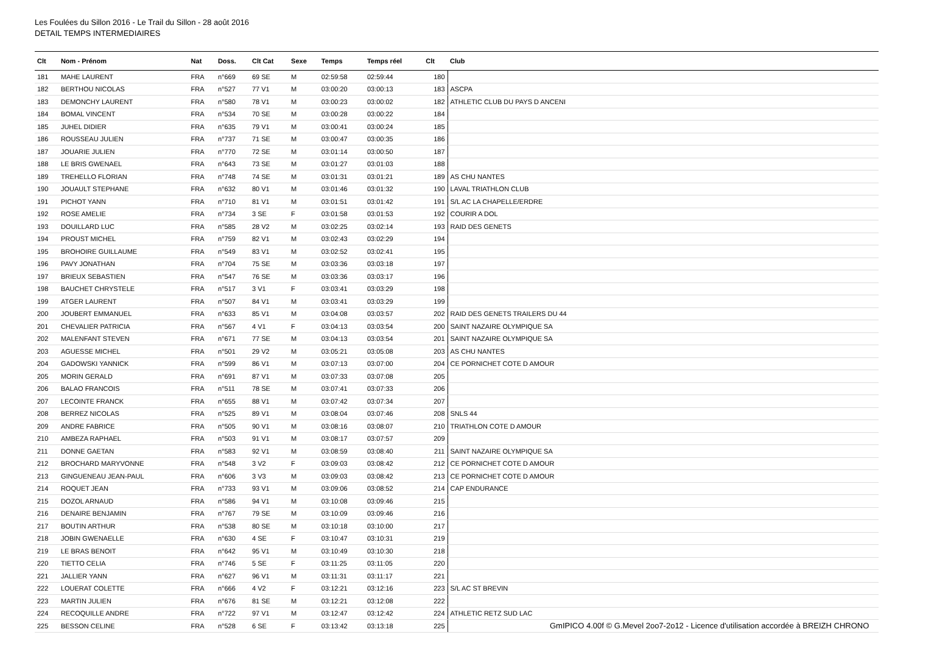Les Foulées du Sillon 2016 - Le Trail du Sillon - 28 août 2016
DETAIL TEMPS INTERMEDIAIRES
| Clt | Nom - Prénom | Nat | Doss. | Clt Cat | Sexe | Temps | Temps réel | Clt | Club |
| --- | --- | --- | --- | --- | --- | --- | --- | --- | --- |
| 181 | MAHE LAURENT | FRA | n°669 | 69 SE | M | 02:59:58 | 02:59:44 | 180 | |
| 182 | BERTHOU NICOLAS | FRA | n°527 | 77 V1 | M | 03:00:20 | 03:00:13 | 183 | ASCPA |
| 183 | DEMONCHY LAURENT | FRA | n°580 | 78 V1 | M | 03:00:23 | 03:00:02 | 182 | ATHLETIC CLUB DU PAYS D ANCENI |
| 184 | BOMAL VINCENT | FRA | n°534 | 70 SE | M | 03:00:28 | 03:00:22 | 184 | |
| 185 | JUHEL DIDIER | FRA | n°635 | 79 V1 | M | 03:00:41 | 03:00:24 | 185 | |
| 186 | ROUSSEAU JULIEN | FRA | n°737 | 71 SE | M | 03:00:47 | 03:00:35 | 186 | |
| 187 | JOUARIE JULIEN | FRA | n°770 | 72 SE | M | 03:01:14 | 03:00:50 | 187 | |
| 188 | LE BRIS GWENAEL | FRA | n°643 | 73 SE | M | 03:01:27 | 03:01:03 | 188 | |
| 189 | TREHELLO FLORIAN | FRA | n°748 | 74 SE | M | 03:01:31 | 03:01:21 | 189 | AS CHU NANTES |
| 190 | JOUAULT STEPHANE | FRA | n°632 | 80 V1 | M | 03:01:46 | 03:01:32 | 190 | LAVAL TRIATHLON CLUB |
| 191 | PICHOT YANN | FRA | n°710 | 81 V1 | M | 03:01:51 | 03:01:42 | 191 | S/L AC LA CHAPELLE/ERDRE |
| 192 | ROSE AMELIE | FRA | n°734 | 3 SE | F | 03:01:58 | 03:01:53 | 192 | COURIR A DOL |
| 193 | DOUILLARD LUC | FRA | n°585 | 28 V2 | M | 03:02:25 | 03:02:14 | 193 | RAID DES GENETS |
| 194 | PROUST MICHEL | FRA | n°759 | 82 V1 | M | 03:02:43 | 03:02:29 | 194 | |
| 195 | BROHOIRE GUILLAUME | FRA | n°549 | 83 V1 | M | 03:02:52 | 03:02:41 | 195 | |
| 196 | PAVY JONATHAN | FRA | n°704 | 75 SE | M | 03:03:36 | 03:03:18 | 197 | |
| 197 | BRIEUX SEBASTIEN | FRA | n°547 | 76 SE | M | 03:03:36 | 03:03:17 | 196 | |
| 198 | BAUCHET CHRYSTELE | FRA | n°517 | 3 V1 | F | 03:03:41 | 03:03:29 | 198 | |
| 199 | ATGER LAURENT | FRA | n°507 | 84 V1 | M | 03:03:41 | 03:03:29 | 199 | |
| 200 | JOUBERT EMMANUEL | FRA | n°633 | 85 V1 | M | 03:04:08 | 03:03:57 | 202 | RAID DES GENETS TRAILERS DU 44 |
| 201 | CHEVALIER PATRICIA | FRA | n°567 | 4 V1 | F | 03:04:13 | 03:03:54 | 200 | SAINT NAZAIRE OLYMPIQUE SA |
| 202 | MALENFANT STEVEN | FRA | n°671 | 77 SE | M | 03:04:13 | 03:03:54 | 201 | SAINT NAZAIRE OLYMPIQUE SA |
| 203 | AGUESSE MICHEL | FRA | n°501 | 29 V2 | M | 03:05:21 | 03:05:08 | 203 | AS CHU NANTES |
| 204 | GADOWSKI YANNICK | FRA | n°599 | 86 V1 | M | 03:07:13 | 03:07:00 | 204 | CE PORNICHET COTE D AMOUR |
| 205 | MORIN GERALD | FRA | n°691 | 87 V1 | M | 03:07:33 | 03:07:08 | 205 | |
| 206 | BALAO FRANCOIS | FRA | n°511 | 78 SE | M | 03:07:41 | 03:07:33 | 206 | |
| 207 | LECOINTE FRANCK | FRA | n°655 | 88 V1 | M | 03:07:42 | 03:07:34 | 207 | |
| 208 | BERREZ NICOLAS | FRA | n°525 | 89 V1 | M | 03:08:04 | 03:07:46 | 208 | SNLS 44 |
| 209 | ANDRE FABRICE | FRA | n°505 | 90 V1 | M | 03:08:16 | 03:08:07 | 210 | TRIATHLON COTE D AMOUR |
| 210 | AMBEZA RAPHAEL | FRA | n°503 | 91 V1 | M | 03:08:17 | 03:07:57 | 209 | |
| 211 | DONNE GAETAN | FRA | n°583 | 92 V1 | M | 03:08:59 | 03:08:40 | 211 | SAINT NAZAIRE OLYMPIQUE SA |
| 212 | BROCHARD MARYVONNE | FRA | n°548 | 3 V2 | F | 03:09:03 | 03:08:42 | 212 | CE PORNICHET COTE D AMOUR |
| 213 | GINGUENEAU JEAN-PAUL | FRA | n°606 | 3 V3 | M | 03:09:03 | 03:08:42 | 213 | CE PORNICHET COTE D AMOUR |
| 214 | ROQUET JEAN | FRA | n°733 | 93 V1 | M | 03:09:06 | 03:08:52 | 214 | CAP ENDURANCE |
| 215 | DOZOL ARNAUD | FRA | n°586 | 94 V1 | M | 03:10:08 | 03:09:46 | 215 | |
| 216 | DENAIRE BENJAMIN | FRA | n°767 | 79 SE | M | 03:10:09 | 03:09:46 | 216 | |
| 217 | BOUTIN ARTHUR | FRA | n°538 | 80 SE | M | 03:10:18 | 03:10:00 | 217 | |
| 218 | JOBIN GWENAELLE | FRA | n°630 | 4 SE | F | 03:10:47 | 03:10:31 | 219 | |
| 219 | LE BRAS BENOIT | FRA | n°642 | 95 V1 | M | 03:10:49 | 03:10:30 | 218 | |
| 220 | TIETTO CELIA | FRA | n°746 | 5 SE | F | 03:11:25 | 03:11:05 | 220 | |
| 221 | JALLIER YANN | FRA | n°627 | 96 V1 | M | 03:11:31 | 03:11:17 | 221 | |
| 222 | LOUERAT COLETTE | FRA | n°666 | 4 V2 | F | 03:12:21 | 03:12:16 | 223 | S/L AC ST BREVIN |
| 223 | MARTIN JULIEN | FRA | n°676 | 81 SE | M | 03:12:21 | 03:12:08 | 222 | |
| 224 | RECOQUILLE ANDRE | FRA | n°722 | 97 V1 | M | 03:12:47 | 03:12:42 | 224 | ATHLETIC RETZ SUD LAC |
| 225 | BESSON CELINE | FRA | n°528 | 6 SE | F | 03:13:42 | 03:13:18 | 225 | |
GmIPICO 4.00f © G.Mevel 2oo7-2o12 - Licence d'utilisation accordée à BREIZH CHRONO